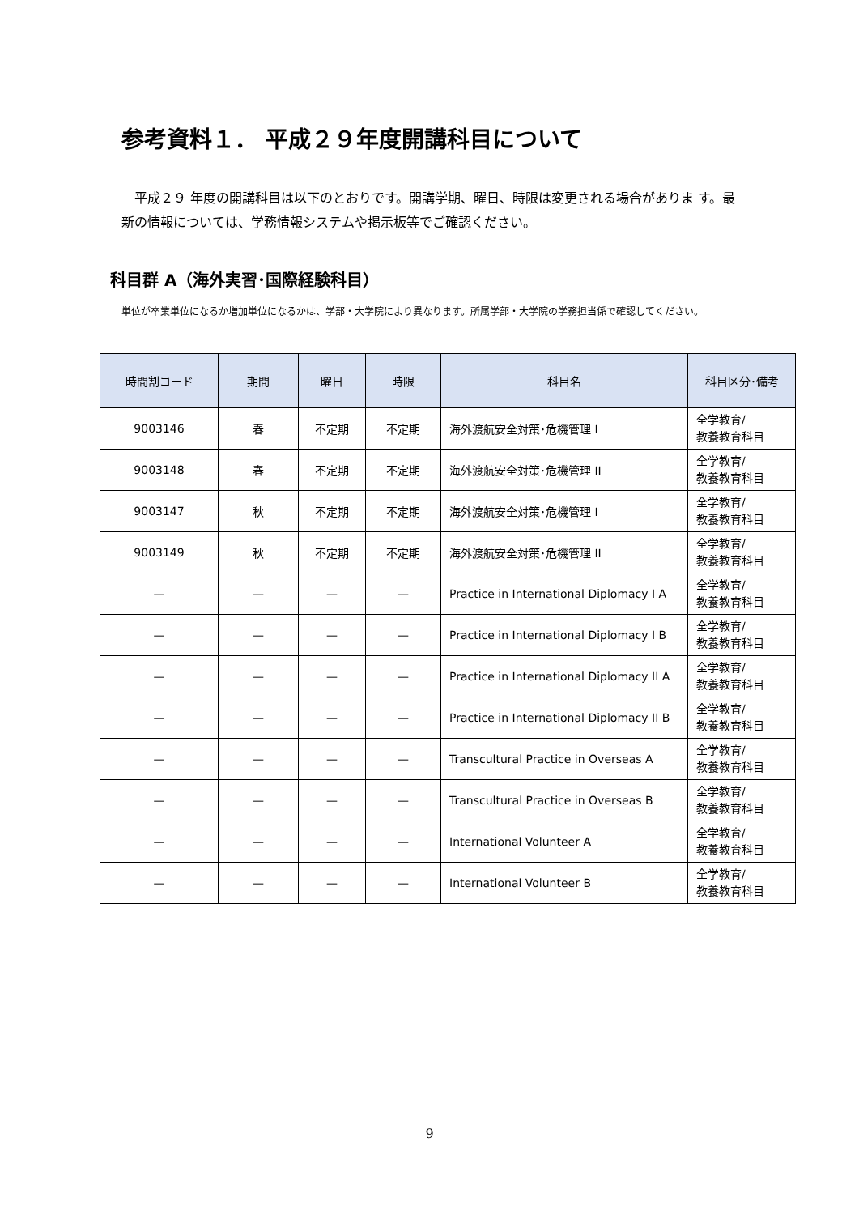参考資料１． 平成２９年度開講科目について
　平成２９ 年度の開講科目は以下のとおりです。開講学期、曜日、時限は変更される場合がありま す。最新の情報については、学務情報システムや掲示板等でご確認ください。
科目群 A（海外実習･国際経験科目）
単位が卒業単位になるか増加単位になるかは、学部・大学院により異なります。所属学部・大学院の学務担当係で確認してください。
| 時間割コード | 期間 | 曜日 | 時限 | 科目名 | 科目区分･備考 |
| --- | --- | --- | --- | --- | --- |
| 9003146 | 春 | 不定期 | 不定期 | 海外渡航安全対策･危機管理 I | 全学教育/ 教養教育科目 |
| 9003148 | 春 | 不定期 | 不定期 | 海外渡航安全対策･危機管理 II | 全学教育/ 教養教育科目 |
| 9003147 | 秋 | 不定期 | 不定期 | 海外渡航安全対策･危機管理 I | 全学教育/ 教養教育科目 |
| 9003149 | 秋 | 不定期 | 不定期 | 海外渡航安全対策･危機管理 II | 全学教育/ 教養教育科目 |
| — | — | — | — | Practice in International Diplomacy I A | 全学教育/ 教養教育科目 |
| — | — | — | — | Practice in International Diplomacy I B | 全学教育/ 教養教育科目 |
| — | — | — | — | Practice in International Diplomacy II A | 全学教育/ 教養教育科目 |
| — | — | — | — | Practice in International Diplomacy II B | 全学教育/ 教養教育科目 |
| — | — | — | — | Transcultural Practice in Overseas A | 全学教育/ 教養教育科目 |
| — | — | — | — | Transcultural Practice in Overseas B | 全学教育/ 教養教育科目 |
| — | — | — | — | International Volunteer A | 全学教育/ 教養教育科目 |
| — | — | — | — | International Volunteer B | 全学教育/ 教養教育科目 |
9